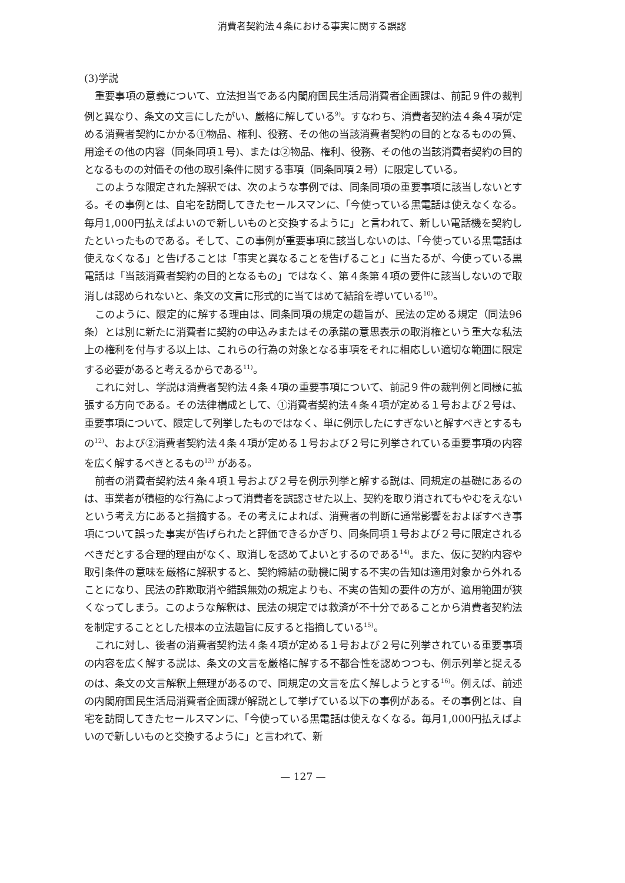消費者契約法４条における事実に関する誤認
(3)学説
重要事項の意義について、立法担当である内閣府国民生活局消費者企画課は、前記９件の裁判例と異なり、条文の文言にしたがい、厳格に解している<sup>9)</sup>。すなわち、消費者契約法４条４項が定める消費者契約にかかる①物品、権利、役務、その他の当該消費者契約の目的となるものの質、用途その他の内容（同条同項１号)、または②物品、権利、役務、その他の当該消費者契約の目的となるものの対価その他の取引条件に関する事項（同条同項２号）に限定している。
このような限定された解釈では、次のような事例では、同条同項の重要事項に該当しないとする。その事例とは、自宅を訪問してきたセールスマンに、「今使っている黒電話は使えなくなる。毎月1,000円払えばよいので新しいものと交換するように」と言われて、新しい電話機を契約したといったものである。そして、この事例が重要事項に該当しないのは、「今使っている黒電話は使えなくなる」と告げることは「事実と異なることを告げること」に当たるが、今使っている黒電話は「当該消費者契約の目的となるもの」ではなく、第４条第４項の要件に該当しないので取消しは認められないと、条文の文言に形式的に当てはめて結論を導いている<sup>10)</sup>。
このように、限定的に解する理由は、同条同項の規定の趣旨が、民法の定める規定（同法96条）とは別に新たに消費者に契約の申込みまたはその承諾の意思表示の取消権という重大な私法上の権利を付与する以上は、これらの行為の対象となる事項をそれに相応しい適切な範囲に限定する必要があると考えるからである<sup>11)</sup>。
これに対し、学説は消費者契約法４条４項の重要事項について、前記９件の裁判例と同様に拡張する方向である。その法律構成として、①消費者契約法４条４項が定める１号および２号は、重要事項について、限定して列挙したものではなく、単に例示したにすぎないと解すべきとするもの<sup>12)</sup>、および②消費者契約法４条４項が定める１号および２号に列挙されている重要事項の内容を広く解するべきとるもの<sup>13)</sup> がある。
前者の消費者契約法４条４項１号および２号を例示列挙と解する説は、同規定の基礎にあるのは、事業者が積極的な行為によって消費者を誤認させた以上、契約を取り消されてもやむをえないという考え方にあると指摘する。その考えによれば、消費者の判断に通常影響をおよぼすべき事項について誤った事実が告げられたと評価できるかぎり、同条同項１号および２号に限定されるべきだとする合理的理由がなく、取消しを認めてよいとするのである<sup>14)</sup>。また、仮に契約内容や取引条件の意味を厳格に解釈すると、契約締結の動機に関する不実の告知は適用対象から外れることになり、民法の詐欺取消や錯誤無効の規定よりも、不実の告知の要件の方が、適用範囲が狭くなってしまう。このような解釈は、民法の規定では救済が不十分であることから消費者契約法を制定することとした根本の立法趣旨に反すると指摘している<sup>15)</sup>。
これに対し、後者の消費者契約法４条４項が定める１号および２号に列挙されている重要事項の内容を広く解する説は、条文の文言を厳格に解する不都合性を認めつつも、例示列挙と捉えるのは、条文の文言解釈上無理があるので、同規定の文言を広く解しようとする<sup>16)</sup>。例えば、前述の内閣府国民生活局消費者企画課が解説として挙げている以下の事例がある。その事例とは、自宅を訪問してきたセールスマンに、「今使っている黒電話は使えなくなる。毎月1,000円払えばよいので新しいものと交換するように」と言われて、新
— 127 —